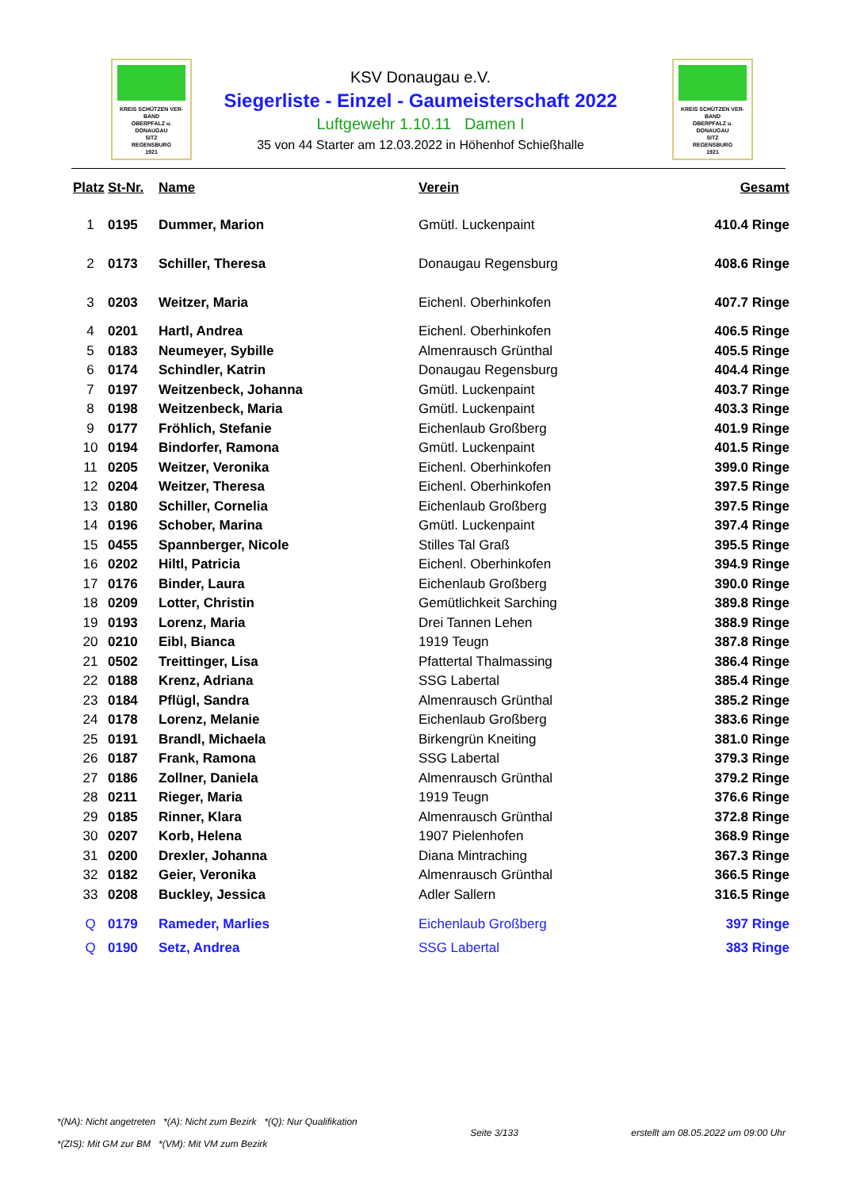KREIS SCHÜTZEN VER-BAND
OBERPFALZ u.
DONAUGAU
SITZ
REGENSBURG
1921
KREIS SCHÜTZEN VER-BAND
OBERPFALZ u.
DONAUGAU
SITZ
REGENSBURG
1921
KSV Donaugau e.V.
Siegerliste - Einzel - Gaumeisterschaft 2022
Luftgewehr 1.10.11 Damen I
35 von 44 Starter am 12.03.2022 in Höhenhof Schießhalle
| Platz | St-Nr. | Name | Verein | Gesamt |
| --- | --- | --- | --- | --- |
| 1 | 0195 | Dummer, Marion | Gmütl. Luckenpaint | 410.4 Ringe |
| 2 | 0173 | Schiller, Theresa | Donaugau Regensburg | 408.6 Ringe |
| 3 | 0203 | Weitzer, Maria | Eichenl. Oberhinkofen | 407.7 Ringe |
| 4 | 0201 | Hartl, Andrea | Eichenl. Oberhinkofen | 406.5 Ringe |
| 5 | 0183 | Neumeyer, Sybille | Almenrausch Grünthal | 405.5 Ringe |
| 6 | 0174 | Schindler, Katrin | Donaugau Regensburg | 404.4 Ringe |
| 7 | 0197 | Weitzenbeck, Johanna | Gmütl. Luckenpaint | 403.7 Ringe |
| 8 | 0198 | Weitzenbeck, Maria | Gmütl. Luckenpaint | 403.3 Ringe |
| 9 | 0177 | Fröhlich, Stefanie | Eichenlaub Großberg | 401.9 Ringe |
| 10 | 0194 | Bindorfer, Ramona | Gmütl. Luckenpaint | 401.5 Ringe |
| 11 | 0205 | Weitzer, Veronika | Eichenl. Oberhinkofen | 399.0 Ringe |
| 12 | 0204 | Weitzer, Theresa | Eichenl. Oberhinkofen | 397.5 Ringe |
| 13 | 0180 | Schiller, Cornelia | Eichenlaub Großberg | 397.5 Ringe |
| 14 | 0196 | Schober, Marina | Gmütl. Luckenpaint | 397.4 Ringe |
| 15 | 0455 | Spannberger, Nicole | Stilles Tal Graß | 395.5 Ringe |
| 16 | 0202 | Hiltl, Patricia | Eichenl. Oberhinkofen | 394.9 Ringe |
| 17 | 0176 | Binder, Laura | Eichenlaub Großberg | 390.0 Ringe |
| 18 | 0209 | Lotter, Christin | Gemütlichkeit Sarching | 389.8 Ringe |
| 19 | 0193 | Lorenz, Maria | Drei Tannen Lehen | 388.9 Ringe |
| 20 | 0210 | Eibl, Bianca | 1919 Teugn | 387.8 Ringe |
| 21 | 0502 | Treittinger, Lisa | Pfattertal Thalmassing | 386.4 Ringe |
| 22 | 0188 | Krenz, Adriana | SSG Labertal | 385.4 Ringe |
| 23 | 0184 | Pflügl, Sandra | Almenrausch Grünthal | 385.2 Ringe |
| 24 | 0178 | Lorenz, Melanie | Eichenlaub Großberg | 383.6 Ringe |
| 25 | 0191 | Brandl, Michaela | Birkengrün Kneiting | 381.0 Ringe |
| 26 | 0187 | Frank, Ramona | SSG Labertal | 379.3 Ringe |
| 27 | 0186 | Zollner, Daniela | Almenrausch Grünthal | 379.2 Ringe |
| 28 | 0211 | Rieger, Maria | 1919 Teugn | 376.6 Ringe |
| 29 | 0185 | Rinner, Klara | Almenrausch Grünthal | 372.8 Ringe |
| 30 | 0207 | Korb, Helena | 1907 Pielenhofen | 368.9 Ringe |
| 31 | 0200 | Drexler, Johanna | Diana Mintraching | 367.3 Ringe |
| 32 | 0182 | Geier, Veronika | Almenrausch Grünthal | 366.5 Ringe |
| 33 | 0208 | Buckley, Jessica | Adler Sallern | 316.5 Ringe |
| Q | 0179 | Rameder, Marlies | Eichenlaub Großberg | 397 Ringe |
| Q | 0190 | Setz, Andrea | SSG Labertal | 383 Ringe |
*(NA): Nicht angetreten *(A): Nicht zum Bezirk *(Q): Nur Qualifikation
*(ZIS): Mit GM zur BM *(VM): Mit VM zum Bezirk
Seite 3/133
erstellt am 08.05.2022 um 09:00 Uhr